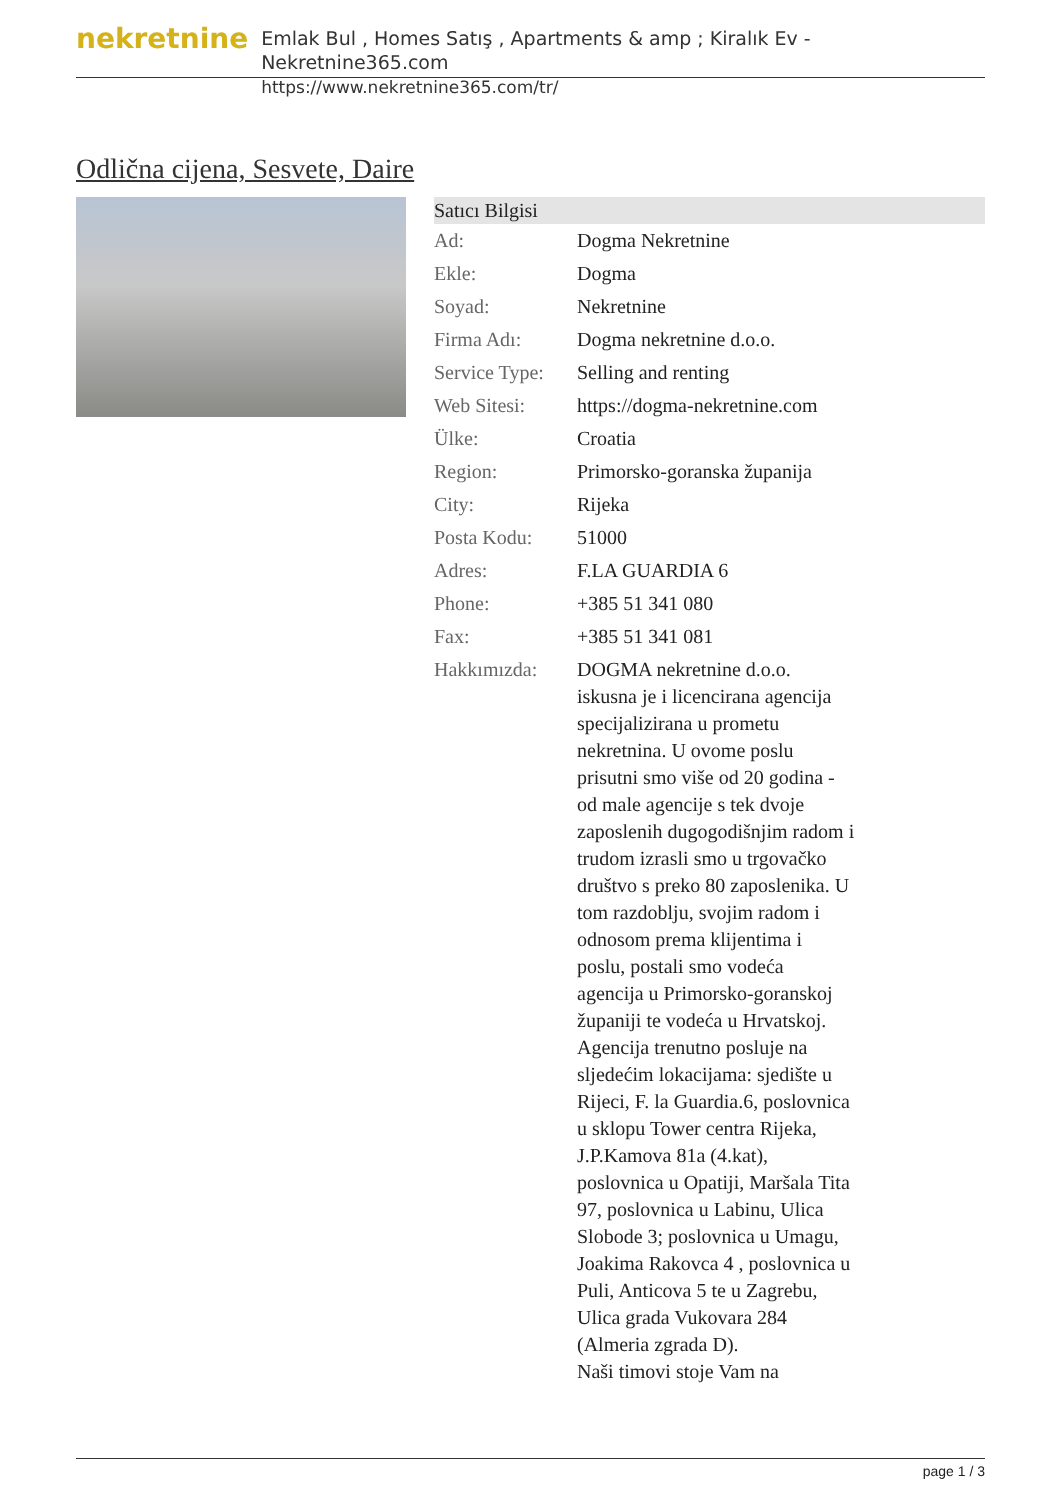nekretnine
Emlak Bul , Homes Satış , Apartments & amp ; Kiralık Ev - Nekretnine365.com
https://www.nekretnine365.com/tr/
Odlična cijena, Sesvete, Daire
| Satıcı Bilgisi | |
| --- | --- |
| Ad: | Dogma Nekretnine |
| Ekle: | Dogma |
| Soyad: | Nekretnine |
| Firma Adı: | Dogma nekretnine d.o.o. |
| Service Type: | Selling and renting |
| Web Sitesi: | https://dogma-nekretnine.com |
| Ülke: | Croatia |
| Region: | Primorsko-goranska županija |
| City: | Rijeka |
| Posta Kodu: | 51000 |
| Adres: | F.LA GUARDIA 6 |
| Phone: | +385 51 341 080 |
| Fax: | +385 51 341 081 |
| Hakkımızda: | DOGMA nekretnine d.o.o. iskusna je i licencirana agencija specijalizirana u prometu nekretnina. U ovome poslu prisutni smo više od 20 godina - od male agencije s tek dvoje zaposlenih dugogodišnjim radom i trudom izrasli smo u trgovačko društvo s preko 80 zaposlenika. U tom razdoblju, svojim radom i odnosom prema klijentima i poslu, postali smo vodeća agencija u Primorsko-goranskoj županiji te vodeća u Hrvatskoj. Agencija trenutno posluje na sljedećim lokacijama: sjedište u Rijeci, F. la Guardia.6, poslovnica u sklopu Tower centra Rijeka, J.P.Kamova 81a (4.kat), poslovnica u Opatiji, Maršala Tita 97, poslovnica u Labinu, Ulica Slobode 3; poslovnica u Umagu, Joakima Rakovca 4 , poslovnica u Puli, Anticova 5 te u Zagrebu, Ulica grada Vukovara 284 (Almeria zgrada D). Naši timovi stoje Vam na |
page 1 / 3